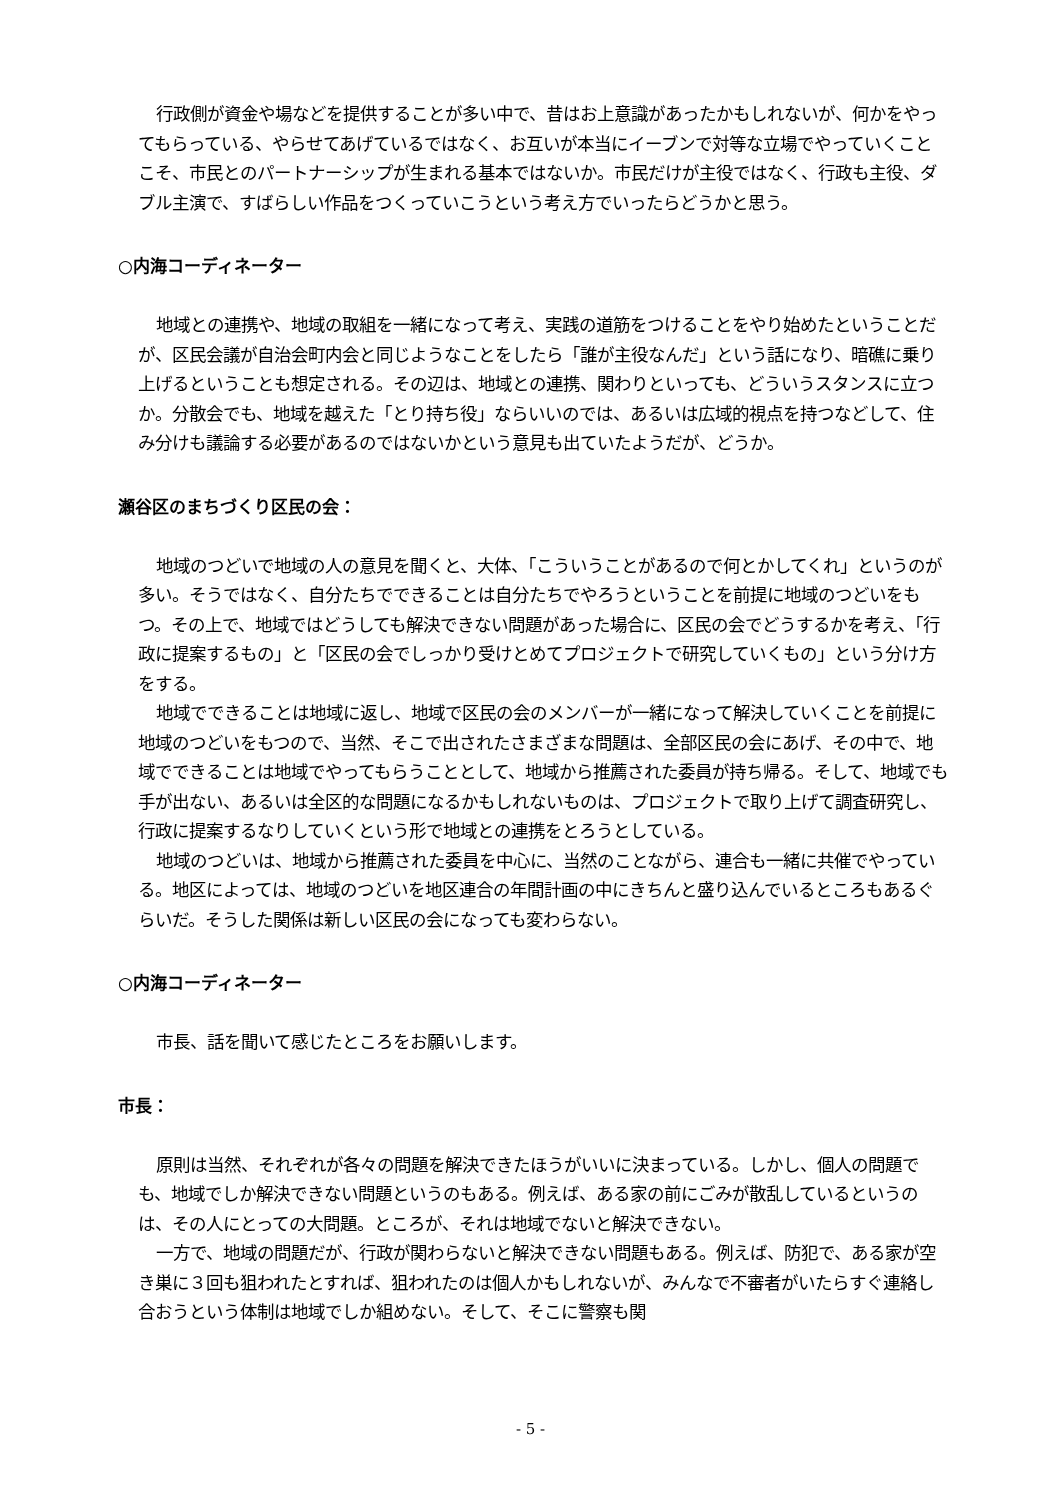行政側が資金や場などを提供することが多い中で、昔はお上意識があったかもしれないが、何かをやってもらっている、やらせてあげているではなく、お互いが本当にイーブンで対等な立場でやっていくことこそ、市民とのパートナーシップが生まれる基本ではないか。市民だけが主役ではなく、行政も主役、ダブル主演で、すばらしい作品をつくっていこうという考え方でいったらどうかと思う。
○内海コーディネーター
地域との連携や、地域の取組を一緒になって考え、実践の道筋をつけることをやり始めたということだが、区民会議が自治会町内会と同じようなことをしたら「誰が主役なんだ」という話になり、暗礁に乗り上げるということも想定される。その辺は、地域との連携、関わりといっても、どういうスタンスに立つか。分散会でも、地域を越えた「とり持ち役」ならいいのでは、あるいは広域的視点を持つなどして、住み分けも議論する必要があるのではないかという意見も出ていたようだが、どうか。
瀬谷区のまちづくり区民の会：
地域のつどいで地域の人の意見を聞くと、大体、「こういうことがあるので何とかしてくれ」というのが多い。そうではなく、自分たちでできることは自分たちでやろうということを前提に地域のつどいをもつ。その上で、地域ではどうしても解決できない問題があった場合に、区民の会でどうするかを考え、「行政に提案するもの」と「区民の会でしっかり受けとめてプロジェクトで研究していくもの」という分け方をする。
地域でできることは地域に返し、地域で区民の会のメンバーが一緒になって解決していくことを前提に地域のつどいをもつので、当然、そこで出されたさまざまな問題は、全部区民の会にあげ、その中で、地域でできることは地域でやってもらうこととして、地域から推薦された委員が持ち帰る。そして、地域でも手が出ない、あるいは全区的な問題になるかもしれないものは、プロジェクトで取り上げて調査研究し、行政に提案するなりしていくという形で地域との連携をとろうとしている。
地域のつどいは、地域から推薦された委員を中心に、当然のことながら、連合も一緒に共催でやっている。地区によっては、地域のつどいを地区連合の年間計画の中にきちんと盛り込んでいるところもあるぐらいだ。そうした関係は新しい区民の会になっても変わらない。
○内海コーディネーター
市長、話を聞いて感じたところをお願いします。
市長：
原則は当然、それぞれが各々の問題を解決できたほうがいいに決まっている。しかし、個人の問題でも、地域でしか解決できない問題というのもある。例えば、ある家の前にごみが散乱しているというのは、その人にとっての大問題。ところが、それは地域でないと解決できない。
一方で、地域の問題だが、行政が関わらないと解決できない問題もある。例えば、防犯で、ある家が空き巣に３回も狙われたとすれば、狙われたのは個人かもしれないが、みんなで不審者がいたらすぐ連絡し合おうという体制は地域でしか組めない。そして、そこに警察も関
- 5 -